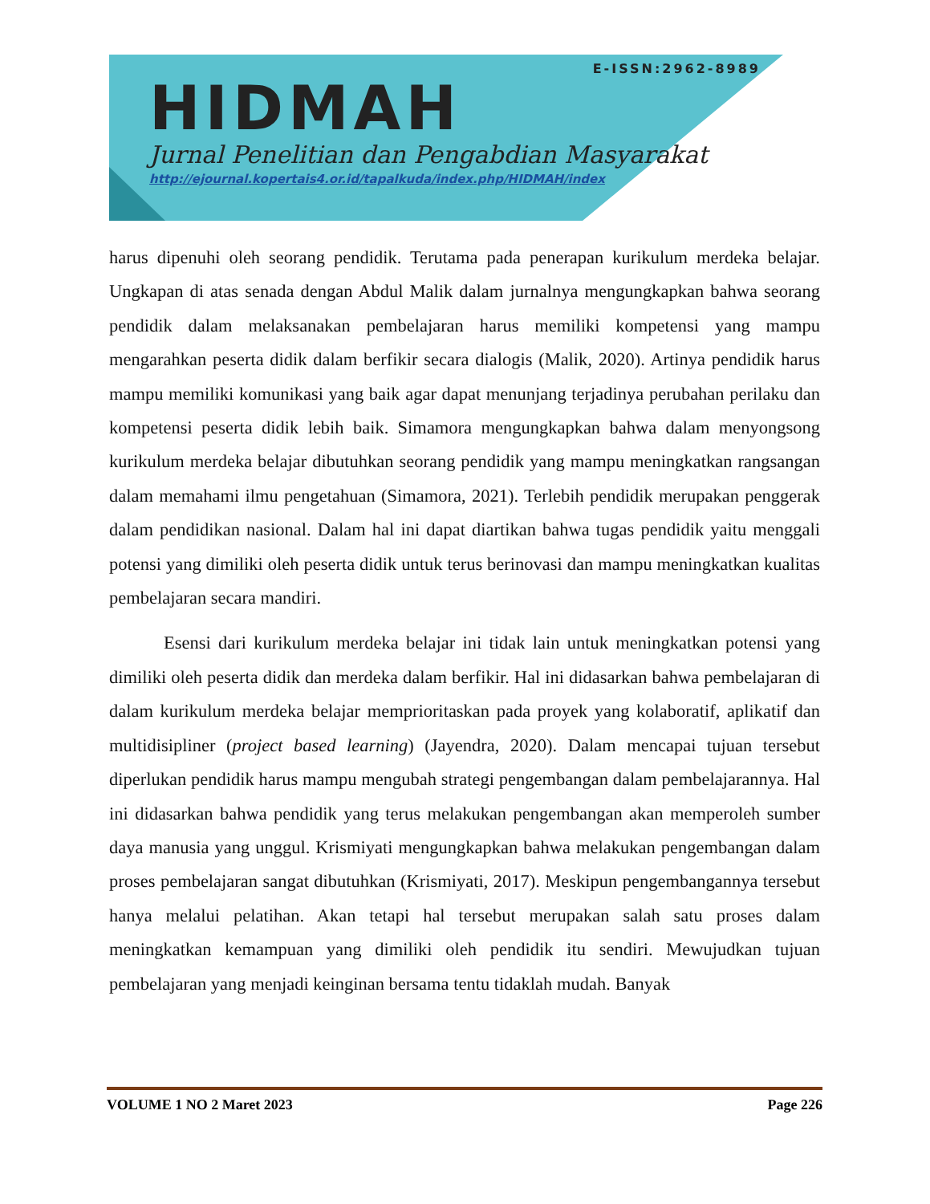E-ISSN:2962-8989
HIDMAH
Jurnal Penelitian dan Pengabdian Masyarakat
http://ejournal.kopertais4.or.id/tapalkuda/index.php/HIDMAH/index
harus dipenuhi oleh seorang pendidik. Terutama pada penerapan kurikulum merdeka belajar. Ungkapan di atas senada dengan Abdul Malik dalam jurnalnya mengungkapkan bahwa seorang pendidik dalam melaksanakan pembelajaran harus memiliki kompetensi yang mampu mengarahkan peserta didik dalam berfikir secara dialogis (Malik, 2020). Artinya pendidik harus mampu memiliki komunikasi yang baik agar dapat menunjang terjadinya perubahan perilaku dan kompetensi peserta didik lebih baik. Simamora mengungkapkan bahwa dalam menyongsong kurikulum merdeka belajar dibutuhkan seorang pendidik yang mampu meningkatkan rangsangan dalam memahami ilmu pengetahuan (Simamora, 2021). Terlebih pendidik merupakan penggerak dalam pendidikan nasional. Dalam hal ini dapat diartikan bahwa tugas pendidik yaitu menggali potensi yang dimiliki oleh peserta didik untuk terus berinovasi dan mampu meningkatkan kualitas pembelajaran secara mandiri.
Esensi dari kurikulum merdeka belajar ini tidak lain untuk meningkatkan potensi yang dimiliki oleh peserta didik dan merdeka dalam berfikir. Hal ini didasarkan bahwa pembelajaran di dalam kurikulum merdeka belajar memprioritaskan pada proyek yang kolaboratif, aplikatif dan multidisipliner (project based learning) (Jayendra, 2020). Dalam mencapai tujuan tersebut diperlukan pendidik harus mampu mengubah strategi pengembangan dalam pembelajarannya. Hal ini didasarkan bahwa pendidik yang terus melakukan pengembangan akan memperoleh sumber daya manusia yang unggul. Krismiyati mengungkapkan bahwa melakukan pengembangan dalam proses pembelajaran sangat dibutuhkan (Krismiyati, 2017). Meskipun pengembangannya tersebut hanya melalui pelatihan. Akan tetapi hal tersebut merupakan salah satu proses dalam meningkatkan kemampuan yang dimiliki oleh pendidik itu sendiri. Mewujudkan tujuan pembelajaran yang menjadi keinginan bersama tentu tidaklah mudah. Banyak
VOLUME 1 NO 2 Maret 2023 Page 226